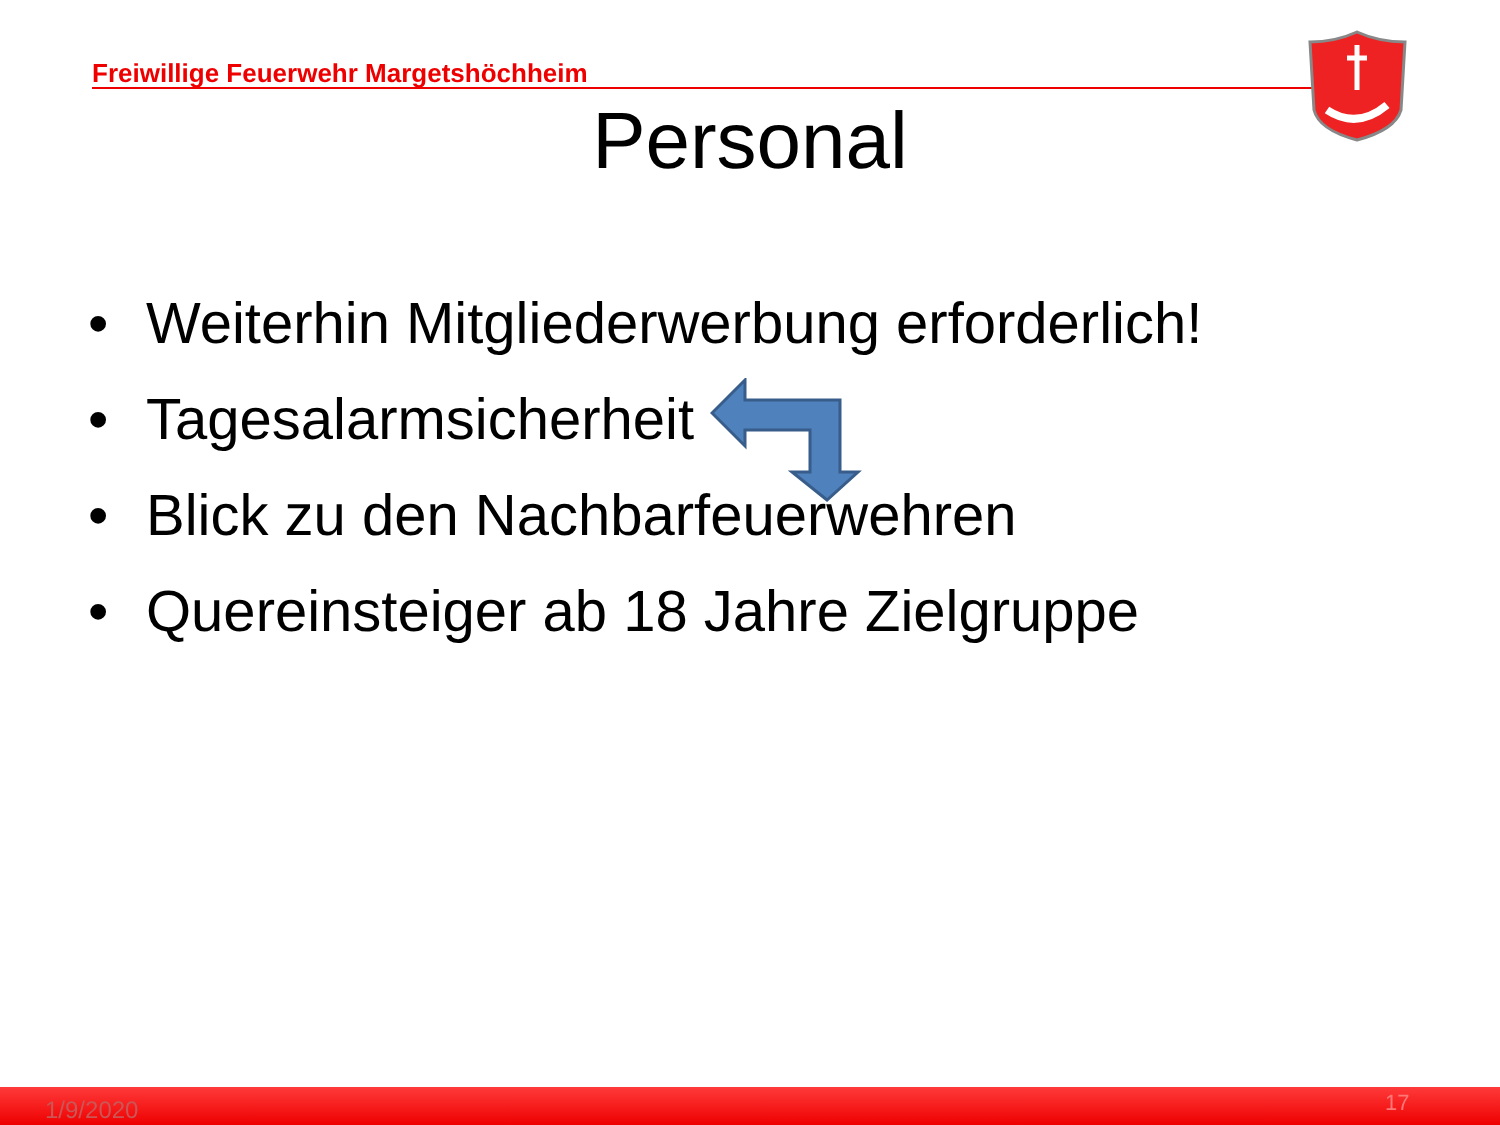Freiwillige Feuerwehr Margetshöchheim
Personal
• Weiterhin Mitgliederwerbung erforderlich!
• Tagesalarmsicherheit
• Blick zu den Nachbarfeuerwehren
• Quereinsteiger ab 18 Jahre Zielgruppe
1/9/2020 17